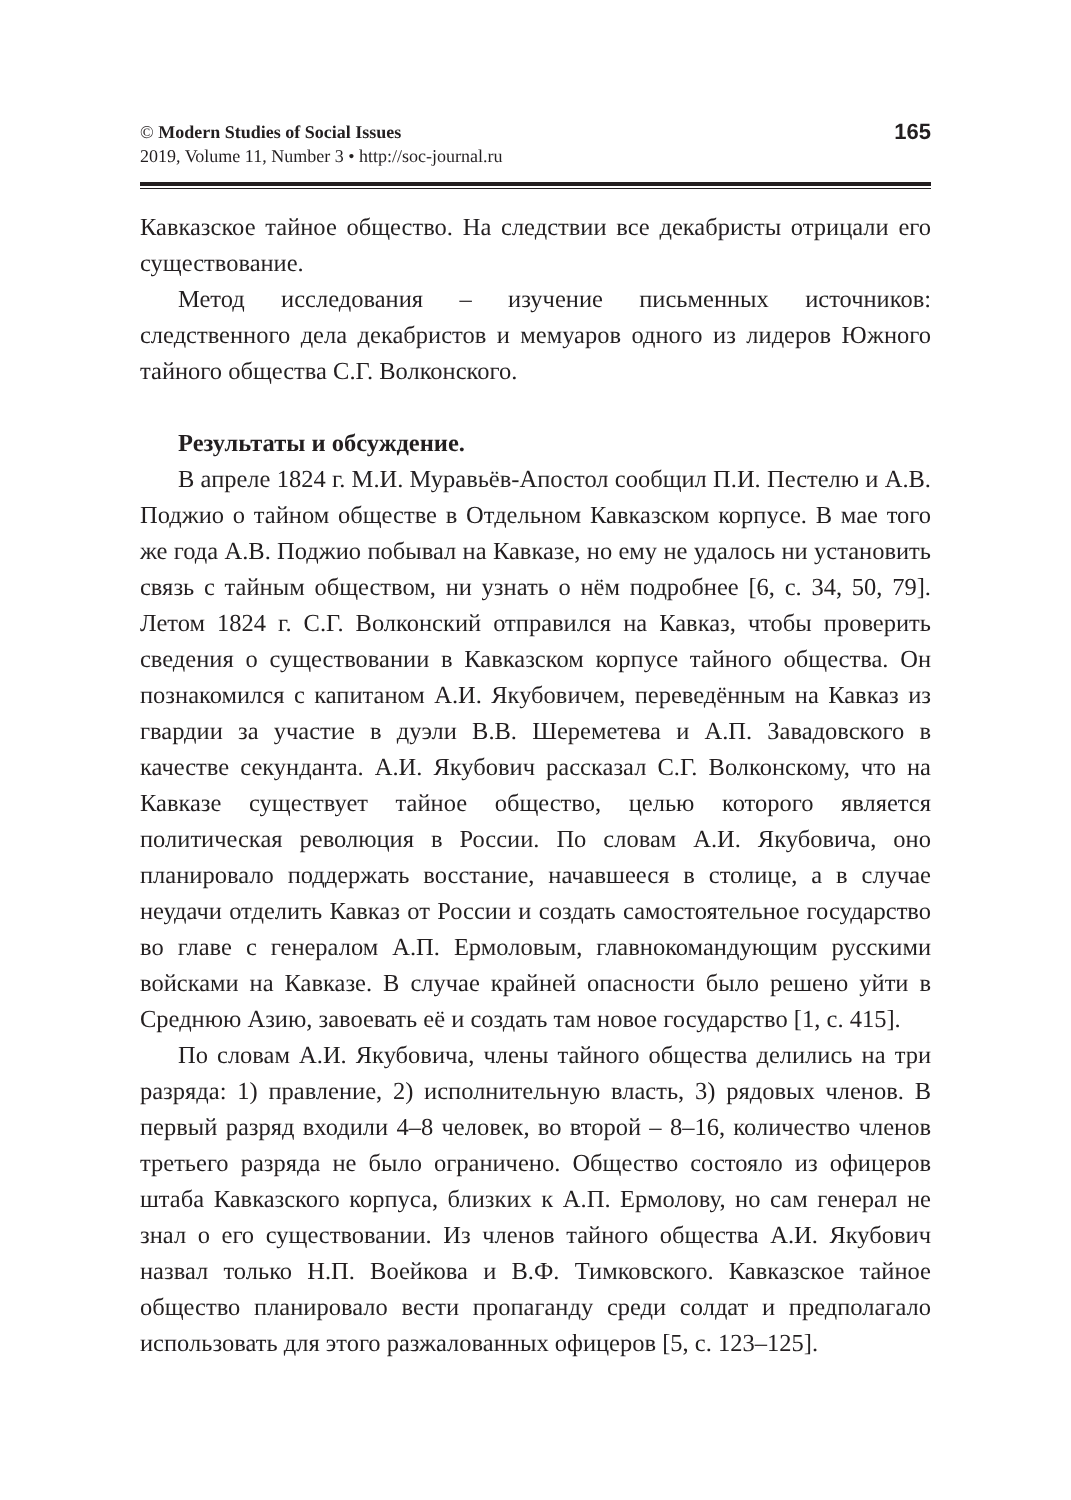© Modern Studies of Social Issues
2019, Volume 11, Number 3 • http://soc-journal.ru
165
Кавказское тайное общество. На следствии все декабристы отрицали его существование.
Метод исследования – изучение письменных источников: следственного дела декабристов и мемуаров одного из лидеров Южного тайного общества С.Г. Волконского.
Результаты и обсуждение.
В апреле 1824 г. М.И. Муравьёв-Апостол сообщил П.И. Пестелю и А.В. Поджио о тайном обществе в Отдельном Кавказском корпусе. В мае того же года А.В. Поджио побывал на Кавказе, но ему не удалось ни установить связь с тайным обществом, ни узнать о нём подробнее [6, с. 34, 50, 79]. Летом 1824 г. С.Г. Волконский отправился на Кавказ, чтобы проверить сведения о существовании в Кавказском корпусе тайного общества. Он познакомился с капитаном А.И. Якубовичем, переведённым на Кавказ из гвардии за участие в дуэли В.В. Шереметева и А.П. Завадовского в качестве секунданта. А.И. Якубович рассказал С.Г. Волконскому, что на Кавказе существует тайное общество, целью которого является политическая революция в России. По словам А.И. Якубовича, оно планировало поддержать восстание, начавшееся в столице, а в случае неудачи отделить Кавказ от России и создать самостоятельное государство во главе с генералом А.П. Ермоловым, главнокомандующим русскими войсками на Кавказе. В случае крайней опасности было решено уйти в Среднюю Азию, завоевать её и создать там новое государство [1, с. 415].
По словам А.И. Якубовича, члены тайного общества делились на три разряда: 1) правление, 2) исполнительную власть, 3) рядовых членов. В первый разряд входили 4–8 человек, во второй – 8–16, количество членов третьего разряда не было ограничено. Общество состояло из офицеров штаба Кавказского корпуса, близких к А.П. Ермолову, но сам генерал не знал о его существовании. Из членов тайного общества А.И. Якубович назвал только Н.П. Воейкова и В.Ф. Тимковского. Кавказское тайное общество планировало вести пропаганду среди солдат и предполагало использовать для этого разжалованных офицеров [5, с. 123–125].